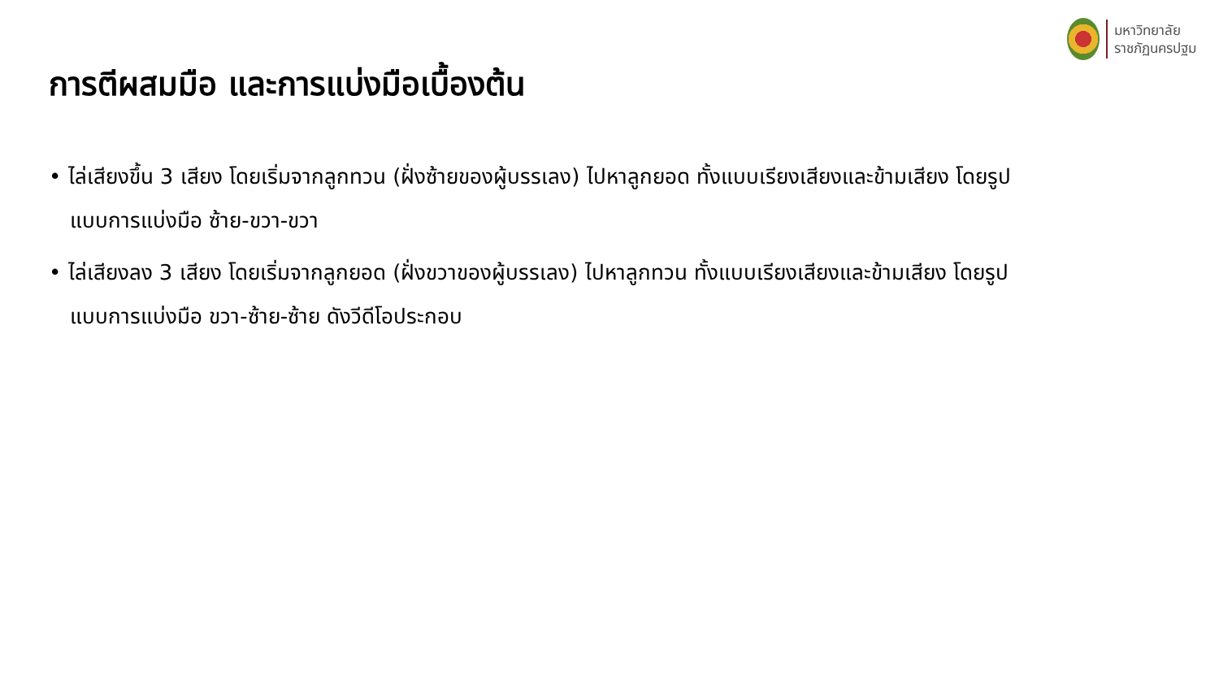มหาวิทยาลัย
ราชภัฏนครปฐม
การตีผสมมือ และการแบ่งมือเบื้องต้น
• ไล่เสียงขึ้น 3 เสียง โดยเริ่มจากลูกทวน (ฝั่งซ้ายของผู้บรรเลง) ไปหาลูกยอด ทั้งแบบเรียงเสียงและข้ามเสียง โดยรูปแบบการแบ่งมือ ซ้าย-ขวา-ขวา
• ไล่เสียงลง 3 เสียง โดยเริ่มจากลูกยอด (ฝั่งขวาของผู้บรรเลง) ไปหาลูกทวน ทั้งแบบเรียงเสียงและข้ามเสียง โดยรูปแบบการแบ่งมือ ขวา-ซ้าย-ซ้าย ดังวีดีโอประกอบ